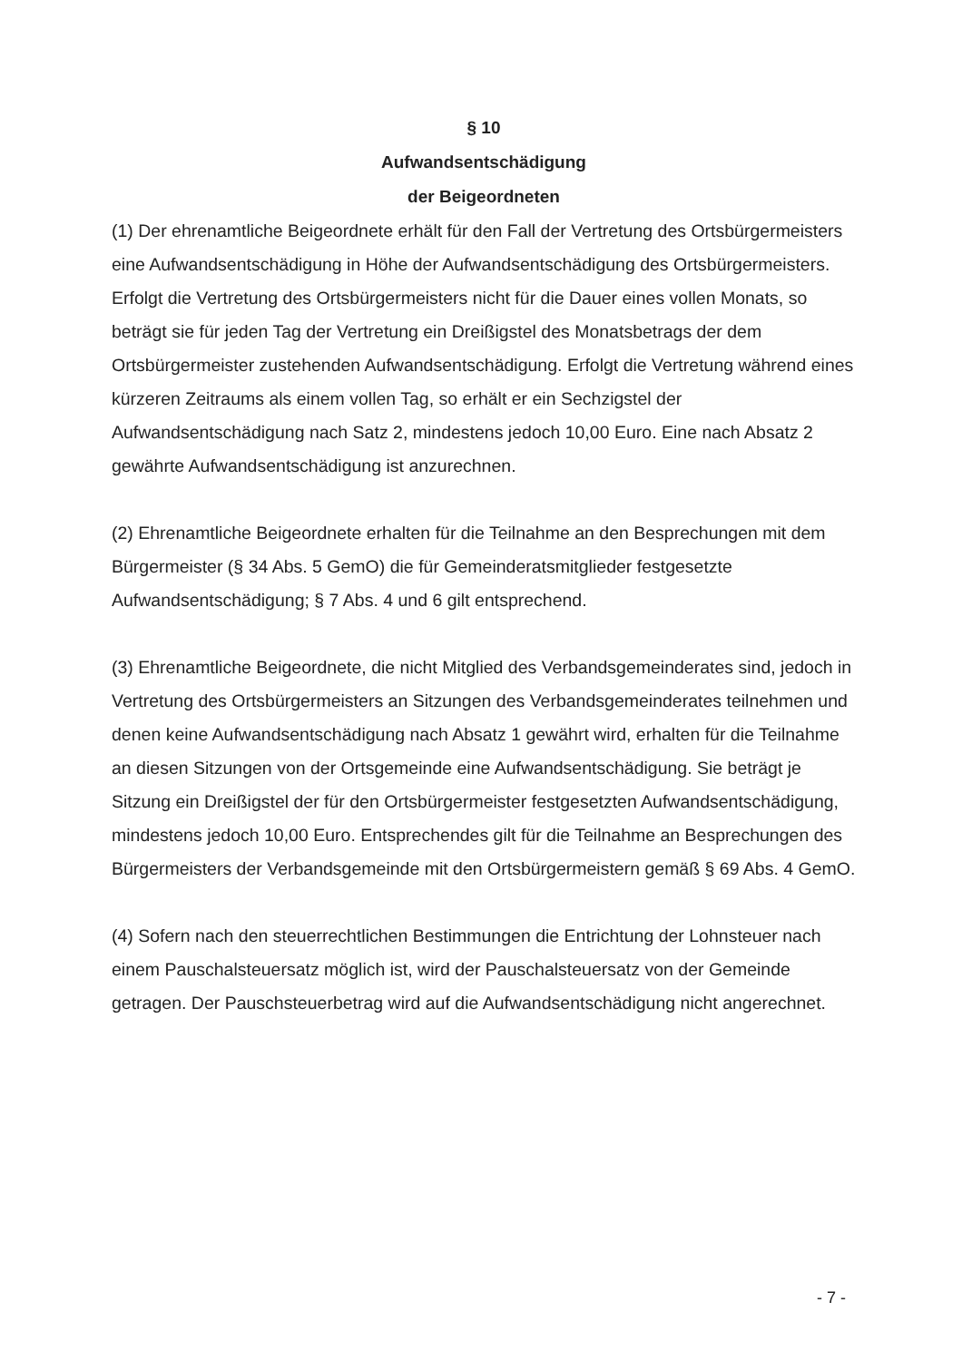§ 10
Aufwandsentschädigung
der Beigeordneten
(1) Der ehrenamtliche Beigeordnete erhält für den Fall der Vertretung des Ortsbürgermeisters eine Aufwandsentschädigung in Höhe der Aufwandsentschädigung des Ortsbürgermeisters. Erfolgt die Vertretung des Ortsbürgermeisters nicht für die Dauer eines vollen Monats, so beträgt sie für jeden Tag der Vertretung ein Dreißigstel des Monatsbetrags der dem Ortsbürgermeister zustehenden Aufwandsentschädigung. Erfolgt die Vertretung während eines kürzeren Zeitraums als einem vollen Tag, so erhält er ein Sechzigstel der Aufwandsentschädigung nach Satz 2, mindestens jedoch 10,00 Euro. Eine nach Absatz 2 gewährte Aufwandsentschädigung ist anzurechnen.
(2) Ehrenamtliche Beigeordnete erhalten für die Teilnahme an den Besprechungen mit dem Bürgermeister (§ 34 Abs. 5 GemO) die für Gemeinderatsmitglieder festgesetzte Aufwandsentschädigung; § 7 Abs. 4 und 6 gilt entsprechend.
(3) Ehrenamtliche Beigeordnete, die nicht Mitglied des Verbandsgemeinderates sind, jedoch in Vertretung des Ortsbürgermeisters an Sitzungen des Verbandsgemeinderates teilnehmen und denen keine Aufwandsentschädigung nach Absatz 1 gewährt wird, erhalten für die Teilnahme an diesen Sitzungen von der Ortsgemeinde eine Aufwandsentschädigung. Sie beträgt je Sitzung ein Dreißigstel der für den Ortsbürgermeister festgesetzten Aufwandsentschädigung, mindestens jedoch 10,00 Euro. Entsprechendes gilt für die Teilnahme an Besprechungen des Bürgermeisters der Verbandsgemeinde mit den Ortsbürgermeistern gemäß § 69 Abs. 4 GemO.
(4) Sofern nach den steuerrechtlichen Bestimmungen die Entrichtung der Lohnsteuer nach einem Pauschalsteuersatz möglich ist, wird der Pauschalsteuersatz von der Gemeinde getragen. Der Pauschsteuerbetrag wird auf die Aufwandsentschädigung nicht angerechnet.
- 7 -